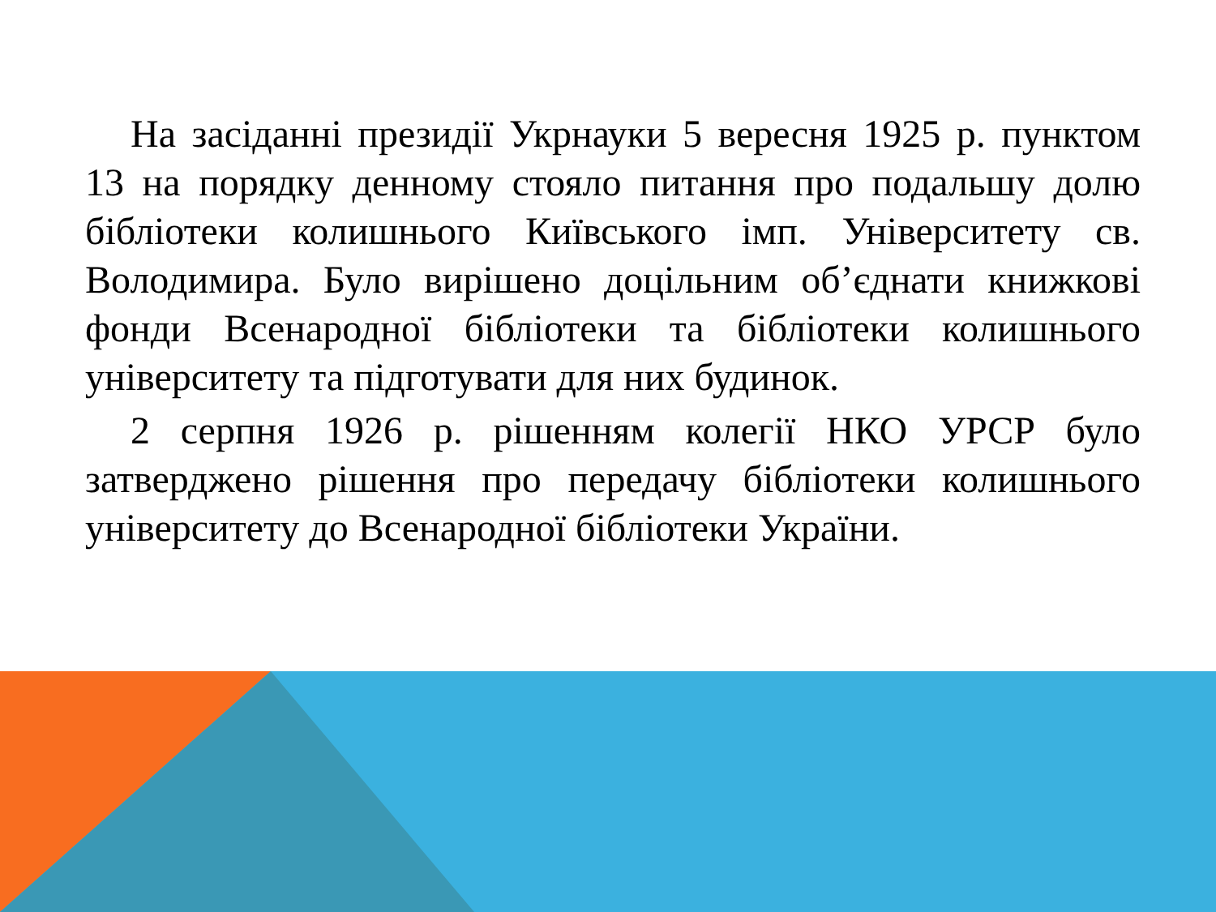На засіданні президії Укрнауки 5 вересня 1925 р. пунктом 13 на порядку денному стояло питання про подальшу долю бібліотеки колишнього Київського імп. Університету св. Володимира. Було вирішено доцільним об’єднати книжкові фонди Всенародної бібліотеки та бібліотеки колишнього університету та підготувати для них будинок.
2 серпня 1926 р. рішенням колегії НКО УРСР було затверджено рішення про передачу бібліотеки колишнього університету до Всенародної бібліотеки України.